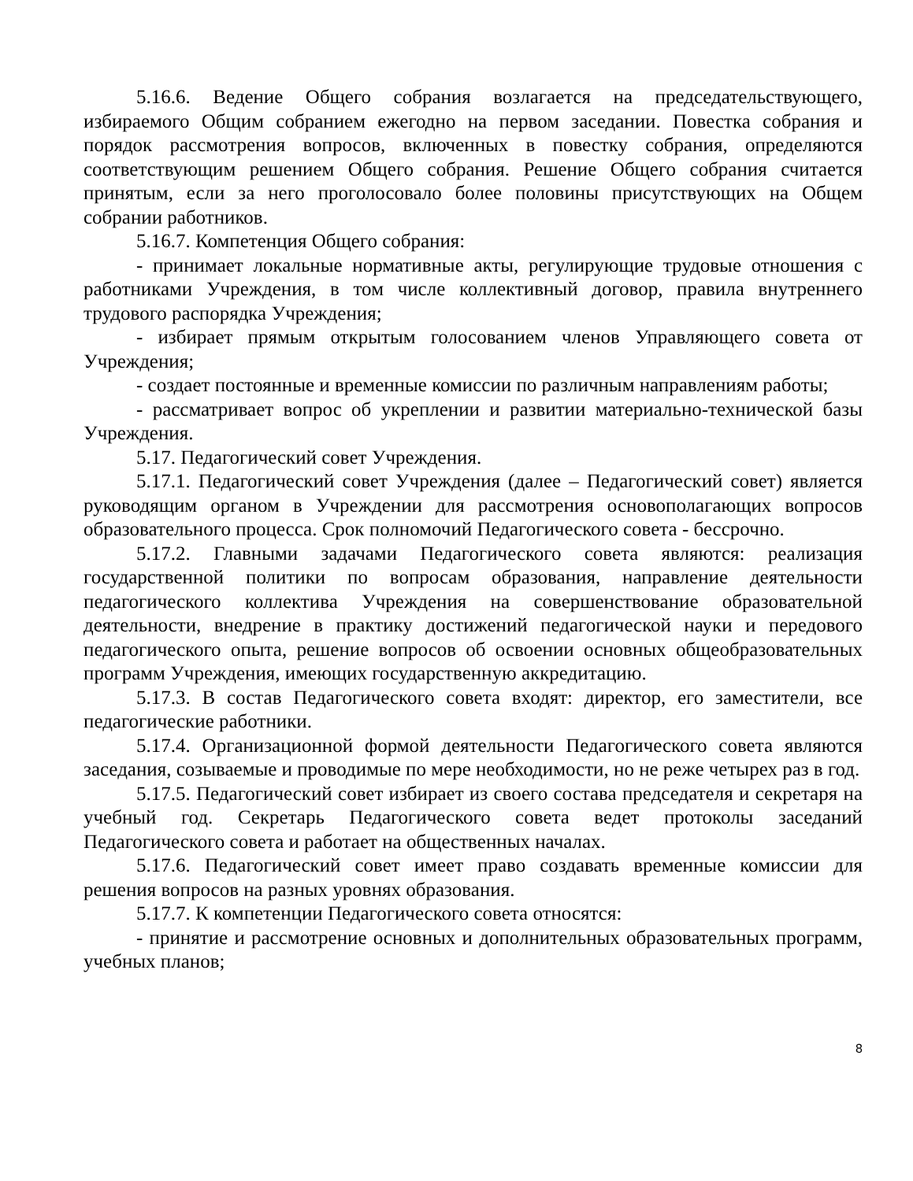5.16.6. Ведение Общего собрания возлагается на председательствующего, избираемого Общим собранием ежегодно на первом заседании. Повестка собрания и порядок рассмотрения вопросов, включенных в повестку собрания, определяются соответствующим решением Общего собрания. Решение Общего собрания считается принятым, если за него проголосовало более половины присутствующих на Общем собрании работников.
5.16.7. Компетенция Общего собрания:
- принимает локальные нормативные акты, регулирующие трудовые отношения с работниками Учреждения, в том числе коллективный договор, правила внутреннего трудового распорядка Учреждения;
- избирает прямым открытым голосованием членов Управляющего совета от Учреждения;
- создает постоянные и временные комиссии по различным направлениям работы;
- рассматривает вопрос об укреплении и развитии материально-технической базы Учреждения.
5.17. Педагогический совет Учреждения.
5.17.1. Педагогический совет Учреждения (далее – Педагогический совет) является руководящим органом в Учреждении для рассмотрения основополагающих вопросов образовательного процесса. Срок полномочий Педагогического совета - бессрочно.
5.17.2. Главными задачами Педагогического совета являются: реализация государственной политики по вопросам образования, направление деятельности педагогического коллектива Учреждения на совершенствование образовательной деятельности, внедрение в практику достижений педагогической науки и передового педагогического опыта, решение вопросов об освоении основных общеобразовательных программ Учреждения, имеющих государственную аккредитацию.
5.17.3. В состав Педагогического совета входят: директор, его заместители, все педагогические работники.
5.17.4. Организационной формой деятельности Педагогического совета являются заседания, созываемые и проводимые по мере необходимости, но не реже четырех раз в год.
5.17.5. Педагогический совет избирает из своего состава председателя и секретаря на учебный год. Секретарь Педагогического совета ведет протоколы заседаний Педагогического совета и работает на общественных началах.
5.17.6. Педагогический совет имеет право создавать временные комиссии для решения вопросов на разных уровнях образования.
5.17.7. К компетенции Педагогического совета относятся:
- принятие и рассмотрение основных и дополнительных образовательных программ, учебных планов;
8